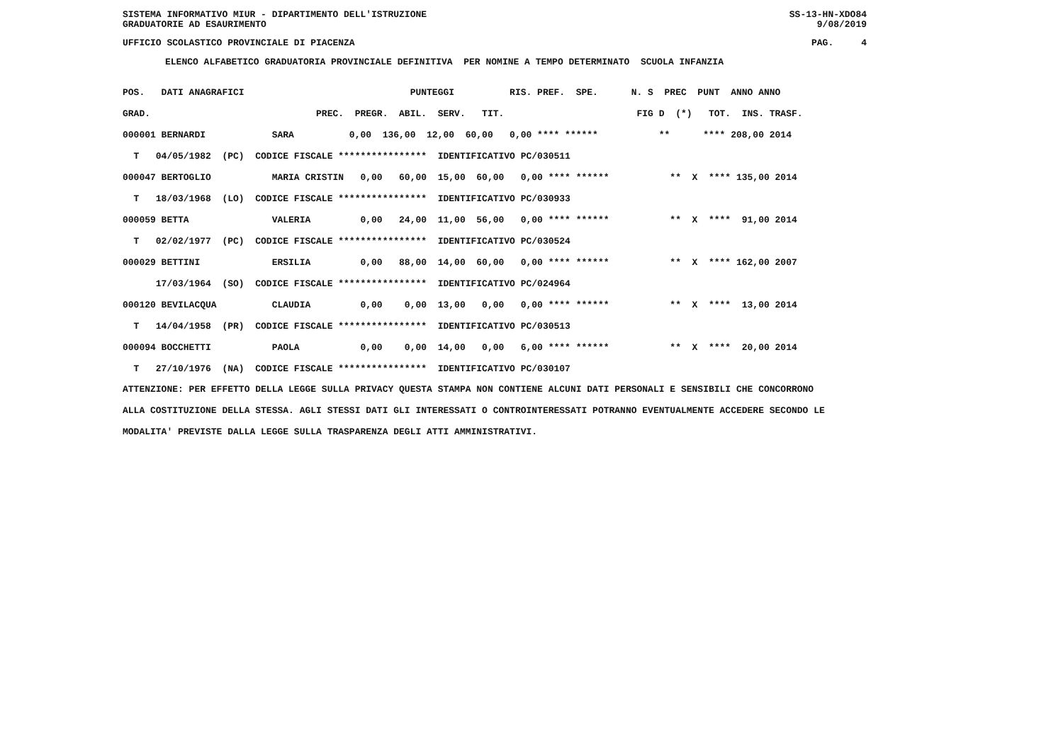SISTEMA INFORMATIVO MIUR - DIPARTIMENTO DELL'ISTRUZIONE SS-13-HN-XDO84
GRADUATORIE AD ESAURIMENTO 9/08/2019
UFFICIO SCOLASTICO PROVINCIALE DI PIACENZA PAG. 4
ELENCO ALFABETICO GRADUATORIA PROVINCIALE DEFINITIVA PER NOMINE A TEMPO DETERMINATO SCUOLA INFANZIA
| POS. DATI ANAGRAFICI PUNTEGGI RIS. PREF. SPE. N. S PREC PUNT ANNO ANNO |
| --- |
| GRAD. PREC. PREGR. ABIL. SERV. TIT. FIG D (*) TOT. INS. TRASF. |
| 000001 BERNARDI SARA 0,00 136,00 12,00 60,00 0,00 **** ****** ** **** 208,00 2014 |
| T 04/05/1982 (PC) CODICE FISCALE **************** IDENTIFICATIVO PC/030511 |
| 000047 BERTOGLIO MARIA CRISTIN 0,00 60,00 15,00 60,00 0,00 **** ****** ** X **** 135,00 2014 |
| T 18/03/1968 (LO) CODICE FISCALE **************** IDENTIFICATIVO PC/030933 |
| 000059 BETTA VALERIA 0,00 24,00 11,00 56,00 0,00 **** ****** ** X **** 91,00 2014 |
| T 02/02/1977 (PC) CODICE FISCALE **************** IDENTIFICATIVO PC/030524 |
| 000029 BETTINI ERSILIA 0,00 88,00 14,00 60,00 0,00 **** ****** ** X **** 162,00 2007 |
| 17/03/1964 (SO) CODICE FISCALE **************** IDENTIFICATIVO PC/024964 |
| 000120 BEVILACQUA CLAUDIA 0,00 0,00 13,00 0,00 0,00 **** ****** ** X **** 13,00 2014 |
| T 14/04/1958 (PR) CODICE FISCALE **************** IDENTIFICATIVO PC/030513 |
| 000094 BOCCHETTI PAOLA 0,00 0,00 14,00 0,00 6,00 **** ****** ** X **** 20,00 2014 |
| T 27/10/1976 (NA) CODICE FISCALE **************** IDENTIFICATIVO PC/030107 |
ATTENZIONE: PER EFFETTO DELLA LEGGE SULLA PRIVACY QUESTA STAMPA NON CONTIENE ALCUNI DATI PERSONALI E SENSIBILI CHE CONCORRONO
ALLA COSTITUZIONE DELLA STESSA. AGLI STESSI DATI GLI INTERESSATI O CONTROINTERESSATI POTRANNO EVENTUALMENTE ACCEDERE SECONDO LE
MODALITA' PREVISTE DALLA LEGGE SULLA TRASPARENZA DEGLI ATTI AMMINISTRATIVI.